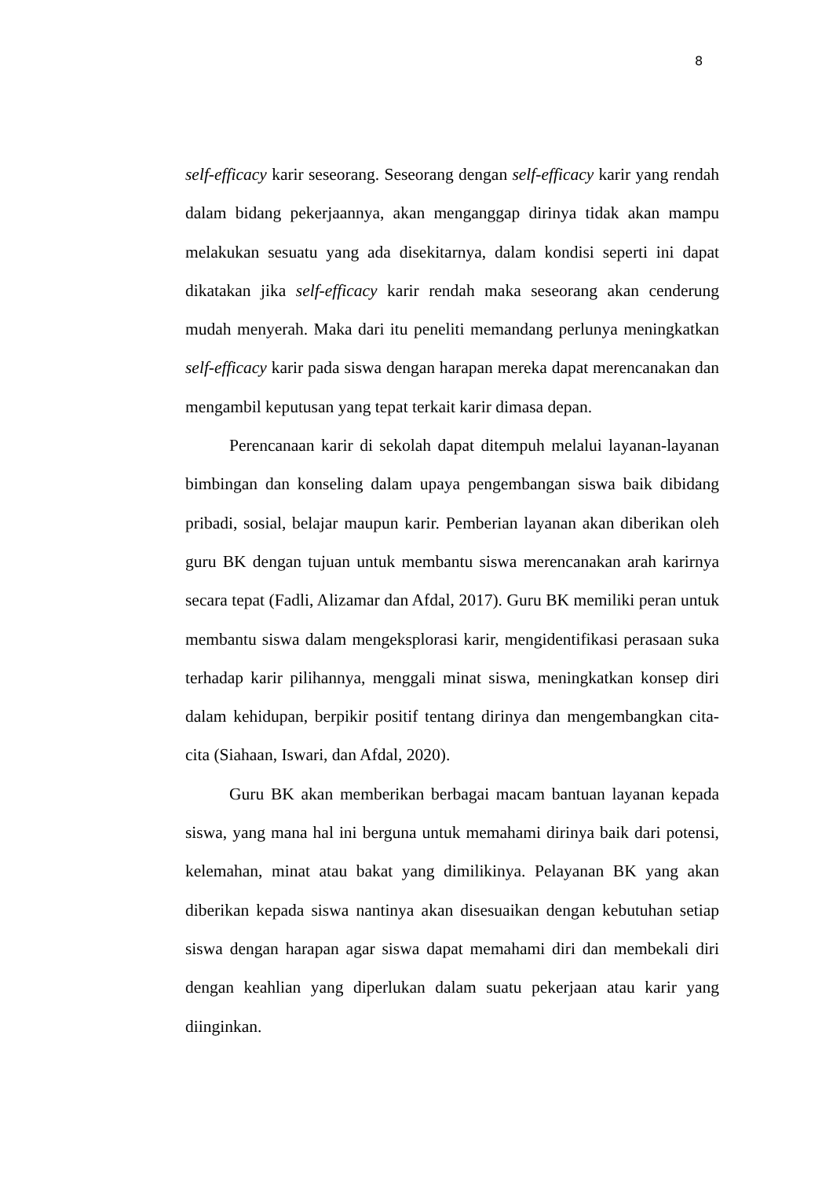8
self-efficacy karir seseorang. Seseorang dengan self-efficacy karir yang rendah dalam bidang pekerjaannya, akan menganggap dirinya tidak akan mampu melakukan sesuatu yang ada disekitarnya, dalam kondisi seperti ini dapat dikatakan jika self-efficacy karir rendah maka seseorang akan cenderung mudah menyerah. Maka dari itu peneliti memandang perlunya meningkatkan self-efficacy karir pada siswa dengan harapan mereka dapat merencanakan dan mengambil keputusan yang tepat terkait karir dimasa depan.
Perencanaan karir di sekolah dapat ditempuh melalui layanan-layanan bimbingan dan konseling dalam upaya pengembangan siswa baik dibidang pribadi, sosial, belajar maupun karir. Pemberian layanan akan diberikan oleh guru BK dengan tujuan untuk membantu siswa merencanakan arah karirnya secara tepat (Fadli, Alizamar dan Afdal, 2017). Guru BK memiliki peran untuk membantu siswa dalam mengeksplorasi karir, mengidentifikasi perasaan suka terhadap karir pilihannya, menggali minat siswa, meningkatkan konsep diri dalam kehidupan, berpikir positif tentang dirinya dan mengembangkan cita-cita (Siahaan, Iswari, dan Afdal, 2020).
Guru BK akan memberikan berbagai macam bantuan layanan kepada siswa, yang mana hal ini berguna untuk memahami dirinya baik dari potensi, kelemahan, minat atau bakat yang dimilikinya. Pelayanan BK yang akan diberikan kepada siswa nantinya akan disesuaikan dengan kebutuhan setiap siswa dengan harapan agar siswa dapat memahami diri dan membekali diri dengan keahlian yang diperlukan dalam suatu pekerjaan atau karir yang diinginkan.